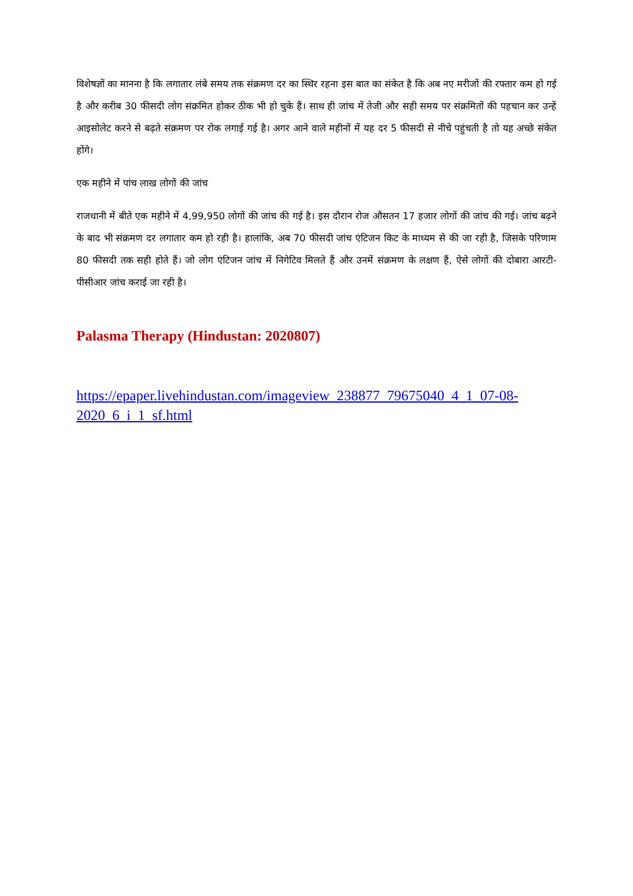विशेषज्ञों का मानना है कि लगातार लंबे समय तक संक्रमण दर का स्थिर रहना इस बात का संकेत है कि अब नए मरीजों की रफ्तार कम हो गई है और करीब 30 फीसदी लोग संक्रमित होकर ठीक भी हो चुके हैं। साथ ही जांच में तेजी और सही समय पर संक्रमितों की पहचान कर उन्हें आइसोलेट करने से बढ़ते संक्रमण पर रोक लगाई गई है। अगर आने वाले महीनों में यह दर 5 फीसदी से नीचे पहुंचती है तो यह अच्छे संकेत होंगे।
एक महीने में पांच लाख लोगों की जांच
राजधानी में बीते एक महीने में 4,99,950 लोगों की जांच की गई है। इस दौरान रोज औसतन 17 हजार लोगों की जांच की गई। जांच बढ़ने के बाद भी संक्रमण दर लगातार कम हो रही है। हालांकि, अब 70 फीसदी जांच एंटिजन किट के माध्यम से की जा रही है, जिसके परिणाम 80 फीसदी तक सही होते हैं। जो लोग एंटिजन जांच में निगेटिव मिलते हैं और उनमें संक्रमण के लक्षण हैं, ऐसे लोगों की दोबारा आरटी-पीसीआर जांच कराई जा रही है।
Palasma Therapy (Hindustan: 2020807)
https://epaper.livehindustan.com/imageview_238877_79675040_4_1_07-08-2020_6_i_1_sf.html